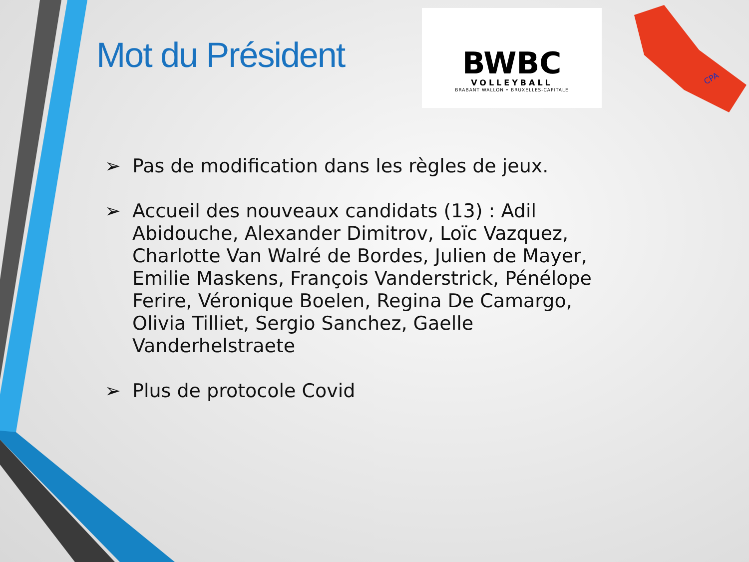CPA
Mot du Président
BWBC
VOLLEYBALL
BRABANT WALLON • BRUXELLES-CAPITALE
➢ Pas de modification dans les règles de jeux.
➢ Accueil des nouveaux candidats (13) : Adil Abidouche, Alexander Dimitrov, Loïc Vazquez, Charlotte Van Walré de Bordes, Julien de Mayer, Emilie Maskens, François Vanderstrick, Pénélope Ferire, Véronique Boelen, Regina De Camargo, Olivia Tilliet, Sergio Sanchez, Gaelle Vanderhelstraete
➢ Plus de protocole Covid